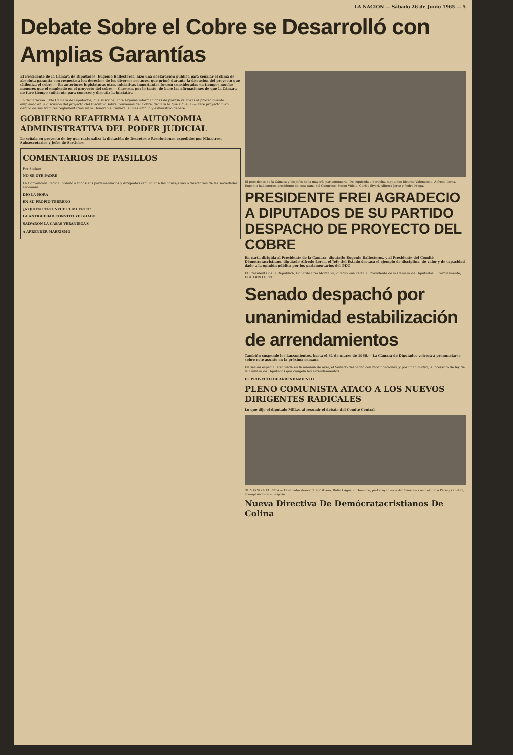LA NACION — Sábado 26 de Junio 1965 — 5
Debate Sobre el Cobre se Desarrolló con Amplias Garantías
El Presidente de la Cámara de Diputados, Eugenio Ballesteros, hizo una declaración pública para señalar el clima de absoluta garantía con respecto a los derechos de los diversos sectores, que primó durante la discusión del proyecto que chileniza el cobre.— En anteriores legislaturas otras iniciativas importantes fueron consideradas en tiempos mucho menores que el empleado en el proyecto del cobre.— Carecen, por lo tanto, de base las afirmaciones de que la Cámara no tuvo tiempo suficiente para conocer y discutir la iniciativa
En declaración... ble Cámara de Diputados, que suscribe, ante algunas informaciones de prensa relativas al procedimiento empleado en la discusión del proyecto del Ejecutivo sobre Convenios del Cobre, declara lo que sigue: 1º— Este proyecto tuvo, dentro de sus trámites reglamentarios en la Honorable Cámara, el más amplio y exhaustivo debate...
GOBIERNO REAFIRMA LA AUTONOMIA ADMINISTRATIVA DEL PODER JUDICIAL
Lo señala en proyecto de ley que racionaliza la dictación de Decretos o Resoluciones expedidos por Ministros, Subsecretarios y Jefes de Servicios
COMENTARIOS DE PASILLOS
Por Sinhué
NO SE OYE PADRE
La Convención Radical ordenó a todos sus parlamentarios y dirigentes renunciar a las consejerías o directorios de las sociedades anónimas...
DIO LA HORA
EN SU PROPIO TERRENO
¿A QUIEN PERTENECE EL MUERTO?
LA ANTIGUEDAD CONSTITUYE GRADO
SALVARON LA CASAS VERANIEGAS
A APRENDER MARXISMO
El presidente de la Cámara y los jefes de la mayoría parlamentaria. De izquierda a derecha, diputados Ricardo Valenzuela, Alfredo Lorca, Eugenio Ballesteros, presidente de esta rama del Congreso; Pedro Videla, Carlos Sívori, Alberto Jerez y Pedro Muga.
PRESIDENTE FREI AGRADECIO A DIPUTADOS DE SU PARTIDO DESPACHO DE PROYECTO DEL COBRE
En carta dirigida al Presidente de la Cámara, diputado Eugenio Ballesteros, y al Presidente del Comité Démocratacristiano, diputado Alfredo Lorca, el Jefe del Estado destaca el ejemplo de disciplina, de valor y de capacidad dado a la opinión pública por los parlamentarios del PDC
El Presidente de la República, Eduardo Frei Montalva, dirigió una carta al Presidente de la Cámara de Diputados... Cordialmente, EDUARDO FREI.
Senado despachó por unanimidad estabilización de arrendamientos
También suspende los lanzamientos, hasta el 31 de marzo de 1966.— La Cámara de Diputados volverá a pronunciarse sobre este asunto en la próxima semana
En sesión especial efectuada en la mañana de ayer, el Senado despachó con modificaciones, y por unanimidad, el proyecto de ley de la Cámara de Diputados que congela los arrendamientos...
EL PROYECTO DE ARRENDAMIENTO
PLENO COMUNISTA ATACO A LOS NUEVOS DIRIGENTES RADICALES
Lo que dijo el diputado Millas, al resumir el debate del Comité Central
GUMUCIO A EUROPA.— El senador democratacristiano, Rafael Agustín Gumucio, partió ayer —vía Air France— con destino a París y Ginebra, acompañado de su esposa.
Nueva Directiva De Demócratacristianos De Colina